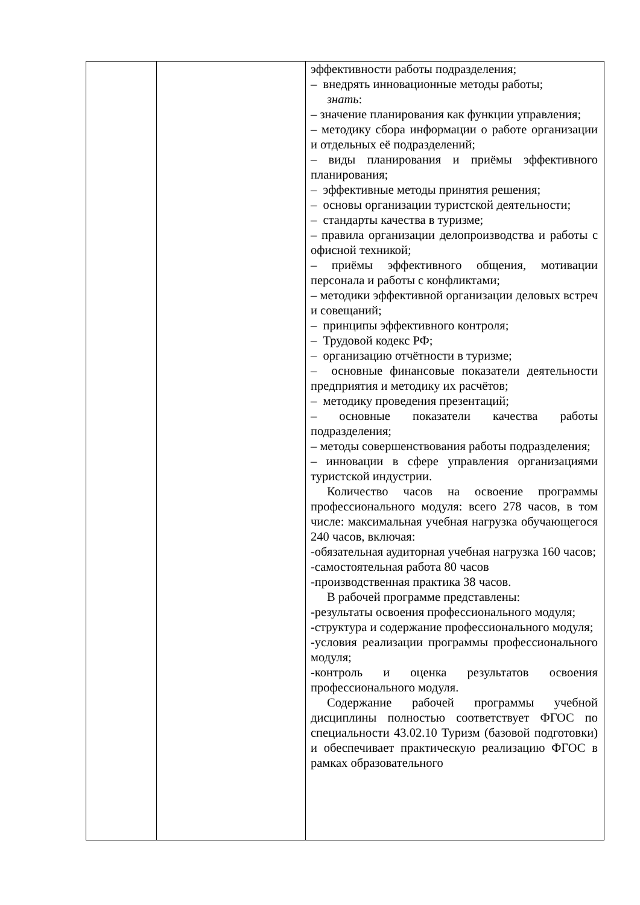| | | эффективности работы подразделения; – внедрять инновационные методы работы; знать : – значение планирования как функции управления; – методику сбора информации о работе организации и отдельных её подразделений; – виды планирования и приёмы эффективного планирования; – эффективные методы принятия решения; – основы организации туристской деятельности; – стандарты качества в туризме; – правила организации делопроизводства и работы с офисной техникой; – приёмы эффективного общения, мотивации персонала и работы с конфликтами; – методики эффективной организации деловых встреч и совещаний; – принципы эффективного контроля; – Трудовой кодекс РФ; – организацию отчётности в туризме; – основные финансовые показатели деятельности предприятия и методику их расчётов; – методику проведения презентаций; – основные показатели качества работы подразделения; – методы совершенствования работы подразделения; – инновации в сфере управления организациями туристской индустрии. Количество часов на освоение программы профессионального модуля: всего 278 часов, в том числе: максимальная учебная нагрузка обучающегося 240 часов, включая: -обязательная аудиторная учебная нагрузка 160 часов; -самостоятельная работа 80 часов -производственная практика 38 часов. В рабочей программе представлены: -результаты освоения профессионального модуля; -структура и содержание профессионального модуля; -условия реализации программы профессионального модуля; -контроль и оценка результатов освоения профессионального модуля. Содержание рабочей программы учебной дисциплины полностью соответствует ФГОС по специальности 43.02.10 Туризм (базовой подготовки) и обеспечивает практическую реализацию ФГОС в рамках образовательного |